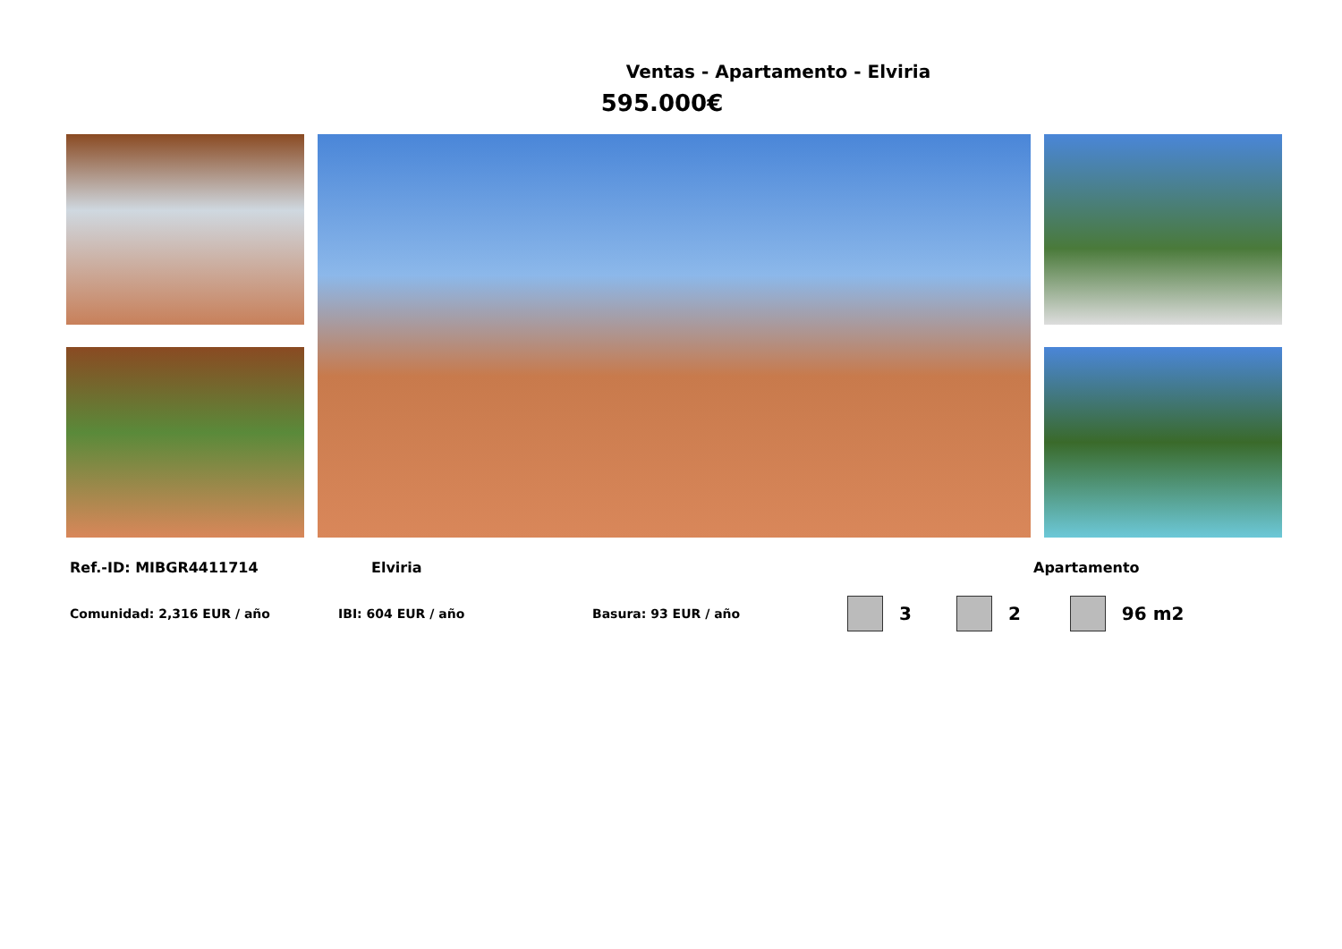Ventas - Apartamento - Elviria
595.000€
Ref.-ID: MIBGR4411714 Elviria Apartamento
Comunidad: 2,316 EUR / año IBI: 604 EUR / año Basura: 93 EUR / año 3 2 96 m2